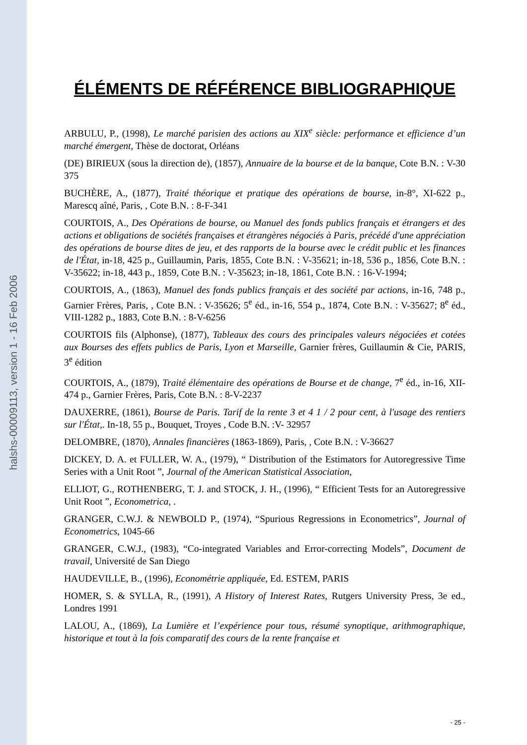halshs-00009113, version 1 - 16 Feb 2006
ÉLÉMENTS DE RÉFÉRENCE BIBLIOGRAPHIQUE
ARBULU, P., (1998), Le marché parisien des actions au XIX<sup>e</sup> siècle: performance et efficience d’un marché émergent, Thèse de doctorat, Orléans
(DE) BIRIEUX (sous la direction de), (1857), Annuaire de la bourse et de la banque, Cote B.N. : V-30 375
BUCHÈRE, A., (1877), Traité théorique et pratique des opérations de bourse, in-8°, XI-622 p., Marescq aîné, Paris, , Cote B.N. : 8-F-341
COURTOIS, A., Des Opérations de bourse, ou Manuel des fonds publics français et étrangers et des actions et obligations de sociétés françaises et étrangères négociés à Paris, précédé d'une appréciation des opérations de bourse dites de jeu, et des rapports de la bourse avec le crédit public et les finances de l'État, in-18, 425 p., Guillaumin, Paris, 1855, Cote B.N. : V-35621; in-18, 536 p., 1856, Cote B.N. : V-35622; in-18, 443 p., 1859, Cote B.N. : V-35623; in-18, 1861, Cote B.N. : 16-V-1994;
COURTOIS, A., (1863), Manuel des fonds publics français et des société par actions, in-16, 748 p., Garnier Frères, Paris, , Cote B.N. : V-35626; 5<sup>e</sup> éd., in-16, 554 p., 1874, Cote B.N. : V-35627; 8<sup>e</sup> éd., VIII-1282 p., 1883, Cote B.N. : 8-V-6256
COURTOIS fils (Alphonse), (1877), Tableaux des cours des principales valeurs négociées et cotées aux Bourses des effets publics de Paris, Lyon et Marseille, Garnier frères, Guillaumin & Cie, PARIS, 3<sup>e</sup> édition
COURTOIS, A., (1879), Traité élémentaire des opérations de Bourse et de change, 7<sup>e</sup> éd., in-16, XII-474 p., Garnier Frères, Paris, Cote B.N. : 8-V-2237
DAUXERRE, (1861), Bourse de Paris. Tarif de la rente 3 et 4 1 / 2 pour cent, à l'usage des rentiers sur l'État,. In-18, 55 p., Bouquet, Troyes , Code B.N. :V- 32957
DELOMBRE, (1870), Annales financières (1863-1869), Paris, , Cote B.N. : V-36627
DICKEY, D. A. et FULLER, W. A., (1979), “ Distribution of the Estimators for Autoregressive Time Series with a Unit Root ”, Journal of the American Statistical Association,
ELLIOT, G., ROTHENBERG, T. J. and STOCK, J. H., (1996), “ Efficient Tests for an Autoregressive Unit Root ”, Econometrica, .
GRANGER, C.W.J. & NEWBOLD P., (1974), “Spurious Regressions in Econometrics”, Journal of Econometrics, 1045-66
GRANGER, C.W.J., (1983), “Co-integrated Variables and Error-correcting Models”, Document de travail, Université de San Diego
HAUDEVILLE, B., (1996), Econométrie appliquée, Ed. ESTEM, PARIS
HOMER, S. & SYLLA, R., (1991), A History of Interest Rates, Rutgers University Press, 3e ed., Londres 1991
LALOU, A., (1869), La Lumière et l’expérience pour tous, résumé synoptique, arithmographique, historique et tout à la fois comparatif des cours de la rente française et
- 25 -